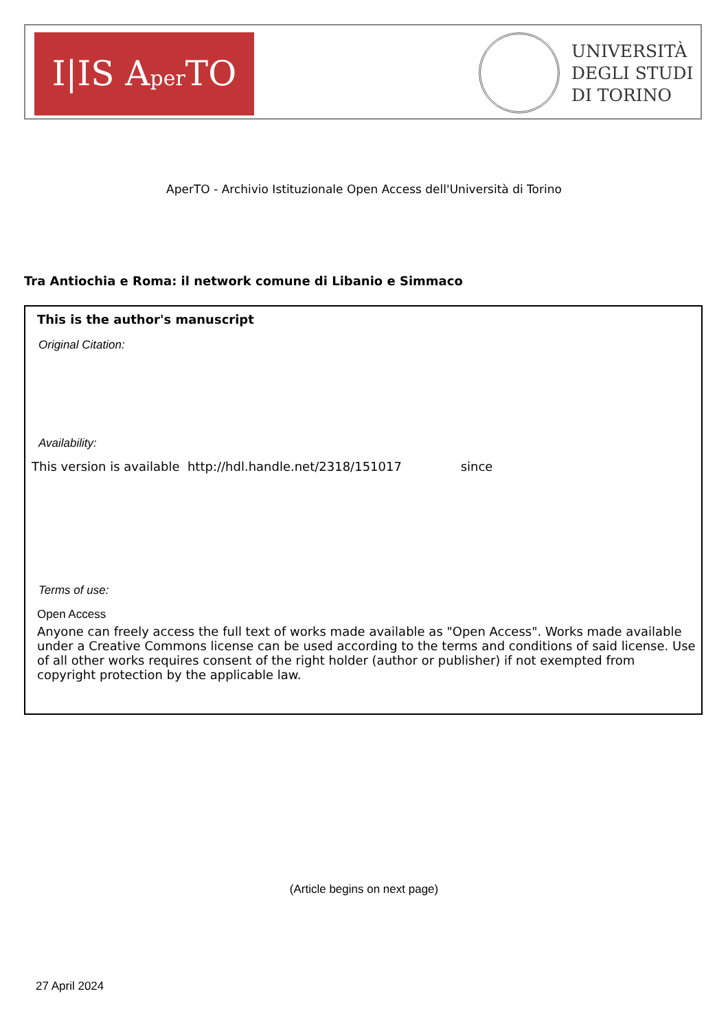I|IS Aper TO
UNIVERSITÀ
DEGLI STUDI
DI TORINO
AperTO - Archivio Istituzionale Open Access dell'Università di Torino
Tra Antiochia e Roma: il network comune di Libanio e Simmaco
This is the author's manuscript
Original Citation:
Availability:
This version is available http://hdl.handle.net/2318/151017 since
Terms of use:
Open Access
Anyone can freely access the full text of works made available as "Open Access". Works made available under a Creative Commons license can be used according to the terms and conditions of said license. Use of all other works requires consent of the right holder (author or publisher) if not exempted from copyright protection by the applicable law.
(Article begins on next page)
27 April 2024